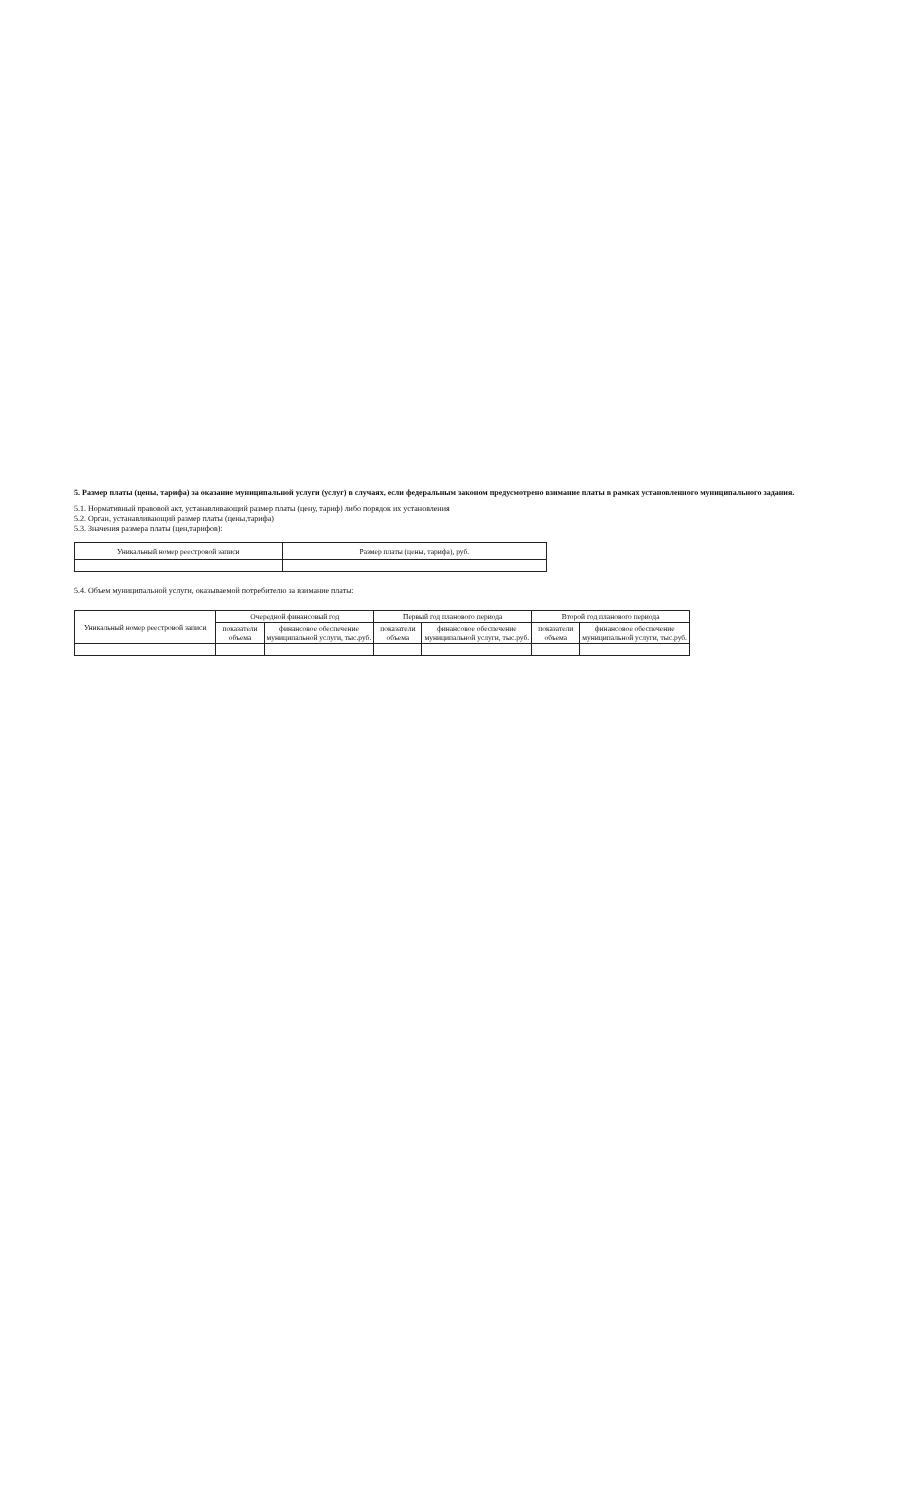5. Размер платы (цены, тарифа) за оказание муниципальной услуги (услуг) в случаях, если федеральным законом предусмотрено взимание платы в рамках установленного муниципального задания.
5.1. Нормативный правовой акт, устанавливающий размер платы (цену, тариф) либо порядок их установления
5.2. Орган, устанавливающий размер платы (цены,тарифа)
5.3. Значения размера платы (цен,тарифов):
| Уникальный номер реестровой записи | Размер платы (цены, тарифа), руб. |
| --- | --- |
5.4. Объем муниципальной услуги, оказываемой потребителю за взимание платы:
| Уникальный номер реестровой записи | Очередной финансовый год | | Первый год планового периода | | Второй год планового периода | |
| --- | --- | --- | --- | --- | --- | --- |
| | показатели объема | финансовое обеспечение муниципальной услуги, тыс.руб. | показатели объема | финансовое обеспечение муниципальной услуги, тыс.руб. | показатели объема | финансовое обеспечение муниципальной услуги, тыс.руб. |